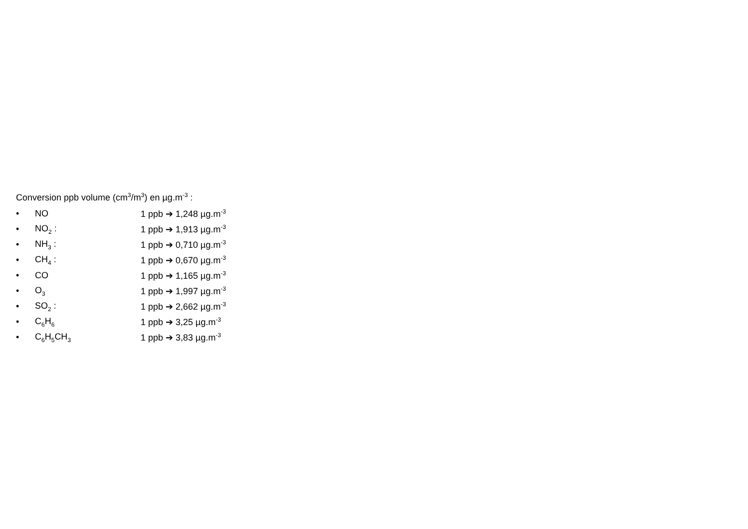Conversion ppb volume (cm<sup>3</sup>/m<sup>3</sup>) en µg.m<sup>-3</sup> :
• NO 1 ppb ➔ 1,248 µg.m<sup>-3</sup>
• NO<sub>2</sub> : 1 ppb ➔ 1,913 µg.m<sup>-3</sup>
• NH<sub>3</sub> : 1 ppb ➔ 0,710 µg.m<sup>-3</sup>
• CH<sub>4</sub> : 1 ppb ➔ 0,670 µg.m<sup>-3</sup>
• CO 1 ppb ➔ 1,165 µg.m<sup>-3</sup>
• O<sub>3</sub> 1 ppb ➔ 1,997 µg.m<sup>-3</sup>
• SO<sub>2</sub> : 1 ppb ➔ 2,662 µg.m<sup>-3</sup>
• C<sub>6</sub>H<sub>6</sub> 1 ppb ➔ 3,25 µg.m<sup>-3</sup>
• C<sub>6</sub>H<sub>5</sub>CH<sub>3</sub> 1 ppb ➔ 3,83 µg.m<sup>-3</sup>